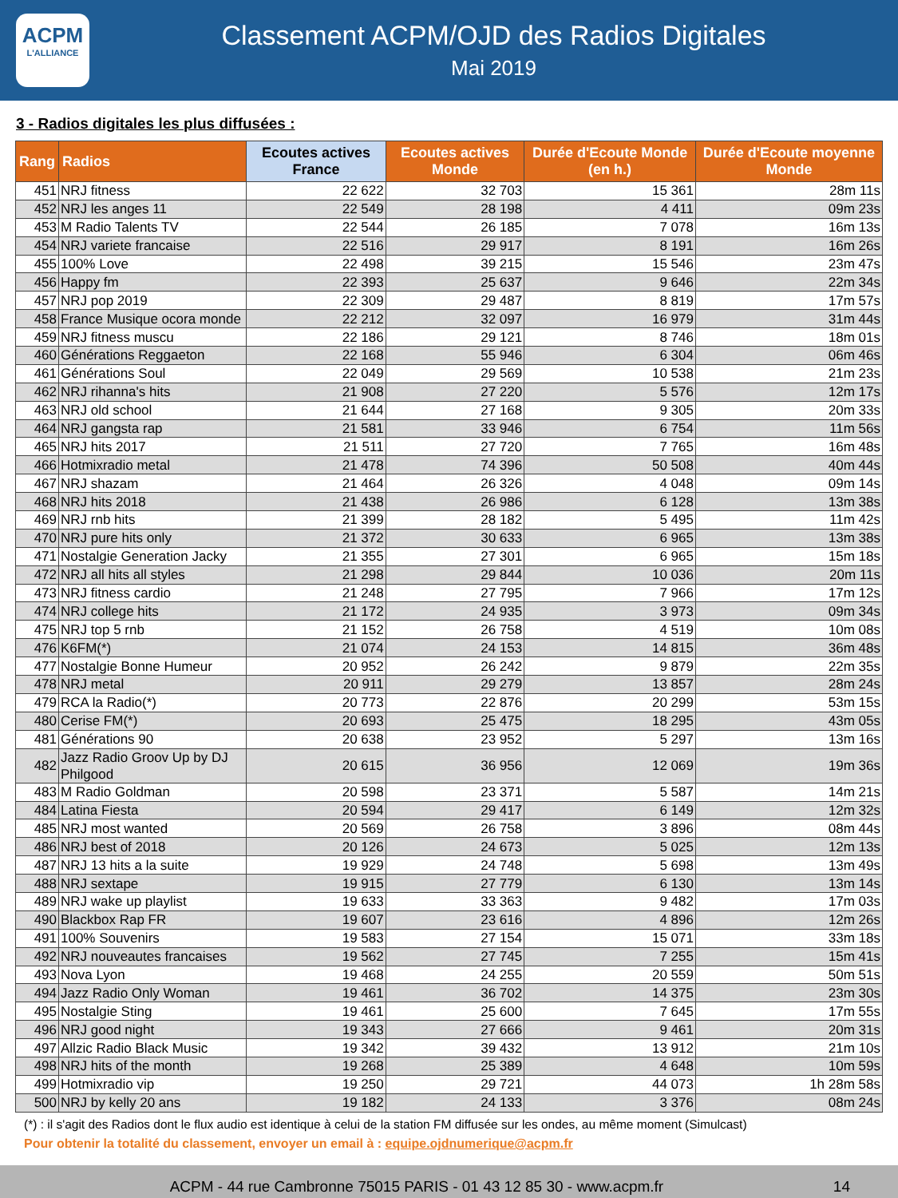ACPM
L'ALLIANCE
Classement ACPM/OJD des Radios Digitales
Mai 2019
3 - Radios digitales les plus diffusées :
| Rang | Radios | Ecoutes actives France | Ecoutes actives Monde | Durée d'Ecoute Monde (en h.) | Durée d'Ecoute moyenne Monde |
| --- | --- | --- | --- | --- | --- |
| 451 | NRJ fitness | 22 622 | 32 703 | 15 361 | 28m 11s |
| 452 | NRJ les anges 11 | 22 549 | 28 198 | 4 411 | 09m 23s |
| 453 | M Radio Talents TV | 22 544 | 26 185 | 7 078 | 16m 13s |
| 454 | NRJ variete francaise | 22 516 | 29 917 | 8 191 | 16m 26s |
| 455 | 100% Love | 22 498 | 39 215 | 15 546 | 23m 47s |
| 456 | Happy fm | 22 393 | 25 637 | 9 646 | 22m 34s |
| 457 | NRJ pop 2019 | 22 309 | 29 487 | 8 819 | 17m 57s |
| 458 | France Musique ocora monde | 22 212 | 32 097 | 16 979 | 31m 44s |
| 459 | NRJ fitness muscu | 22 186 | 29 121 | 8 746 | 18m 01s |
| 460 | Générations Reggaeton | 22 168 | 55 946 | 6 304 | 06m 46s |
| 461 | Générations Soul | 22 049 | 29 569 | 10 538 | 21m 23s |
| 462 | NRJ rihanna's hits | 21 908 | 27 220 | 5 576 | 12m 17s |
| 463 | NRJ old school | 21 644 | 27 168 | 9 305 | 20m 33s |
| 464 | NRJ gangsta rap | 21 581 | 33 946 | 6 754 | 11m 56s |
| 465 | NRJ hits 2017 | 21 511 | 27 720 | 7 765 | 16m 48s |
| 466 | Hotmixradio metal | 21 478 | 74 396 | 50 508 | 40m 44s |
| 467 | NRJ shazam | 21 464 | 26 326 | 4 048 | 09m 14s |
| 468 | NRJ hits 2018 | 21 438 | 26 986 | 6 128 | 13m 38s |
| 469 | NRJ rnb hits | 21 399 | 28 182 | 5 495 | 11m 42s |
| 470 | NRJ pure hits only | 21 372 | 30 633 | 6 965 | 13m 38s |
| 471 | Nostalgie Generation Jacky | 21 355 | 27 301 | 6 965 | 15m 18s |
| 472 | NRJ all hits all styles | 21 298 | 29 844 | 10 036 | 20m 11s |
| 473 | NRJ fitness cardio | 21 248 | 27 795 | 7 966 | 17m 12s |
| 474 | NRJ college hits | 21 172 | 24 935 | 3 973 | 09m 34s |
| 475 | NRJ top 5 rnb | 21 152 | 26 758 | 4 519 | 10m 08s |
| 476 | K6FM(*) | 21 074 | 24 153 | 14 815 | 36m 48s |
| 477 | Nostalgie Bonne Humeur | 20 952 | 26 242 | 9 879 | 22m 35s |
| 478 | NRJ metal | 20 911 | 29 279 | 13 857 | 28m 24s |
| 479 | RCA la Radio(*) | 20 773 | 22 876 | 20 299 | 53m 15s |
| 480 | Cerise FM(*) | 20 693 | 25 475 | 18 295 | 43m 05s |
| 481 | Générations 90 | 20 638 | 23 952 | 5 297 | 13m 16s |
| 482 | Jazz Radio Groov Up by DJ Philgood | 20 615 | 36 956 | 12 069 | 19m 36s |
| 483 | M Radio Goldman | 20 598 | 23 371 | 5 587 | 14m 21s |
| 484 | Latina Fiesta | 20 594 | 29 417 | 6 149 | 12m 32s |
| 485 | NRJ most wanted | 20 569 | 26 758 | 3 896 | 08m 44s |
| 486 | NRJ best of 2018 | 20 126 | 24 673 | 5 025 | 12m 13s |
| 487 | NRJ 13 hits a la suite | 19 929 | 24 748 | 5 698 | 13m 49s |
| 488 | NRJ sextape | 19 915 | 27 779 | 6 130 | 13m 14s |
| 489 | NRJ wake up playlist | 19 633 | 33 363 | 9 482 | 17m 03s |
| 490 | Blackbox Rap FR | 19 607 | 23 616 | 4 896 | 12m 26s |
| 491 | 100% Souvenirs | 19 583 | 27 154 | 15 071 | 33m 18s |
| 492 | NRJ nouveautes francaises | 19 562 | 27 745 | 7 255 | 15m 41s |
| 493 | Nova Lyon | 19 468 | 24 255 | 20 559 | 50m 51s |
| 494 | Jazz Radio Only Woman | 19 461 | 36 702 | 14 375 | 23m 30s |
| 495 | Nostalgie Sting | 19 461 | 25 600 | 7 645 | 17m 55s |
| 496 | NRJ good night | 19 343 | 27 666 | 9 461 | 20m 31s |
| 497 | Allzic Radio Black Music | 19 342 | 39 432 | 13 912 | 21m 10s |
| 498 | NRJ hits of the month | 19 268 | 25 389 | 4 648 | 10m 59s |
| 499 | Hotmixradio vip | 19 250 | 29 721 | 44 073 | 1h 28m 58s |
| 500 | NRJ by kelly 20 ans | 19 182 | 24 133 | 3 376 | 08m 24s |
(*) : il s'agit des Radios dont le flux audio est identique à celui de la station FM diffusée sur les ondes, au même moment (Simulcast)
Pour obtenir la totalité du classement, envoyer un email à : equipe.ojdnumerique@acpm.fr
ACPM - 44 rue Cambronne 75015 PARIS - 01 43 12 85 30 - www.acpm.fr 14